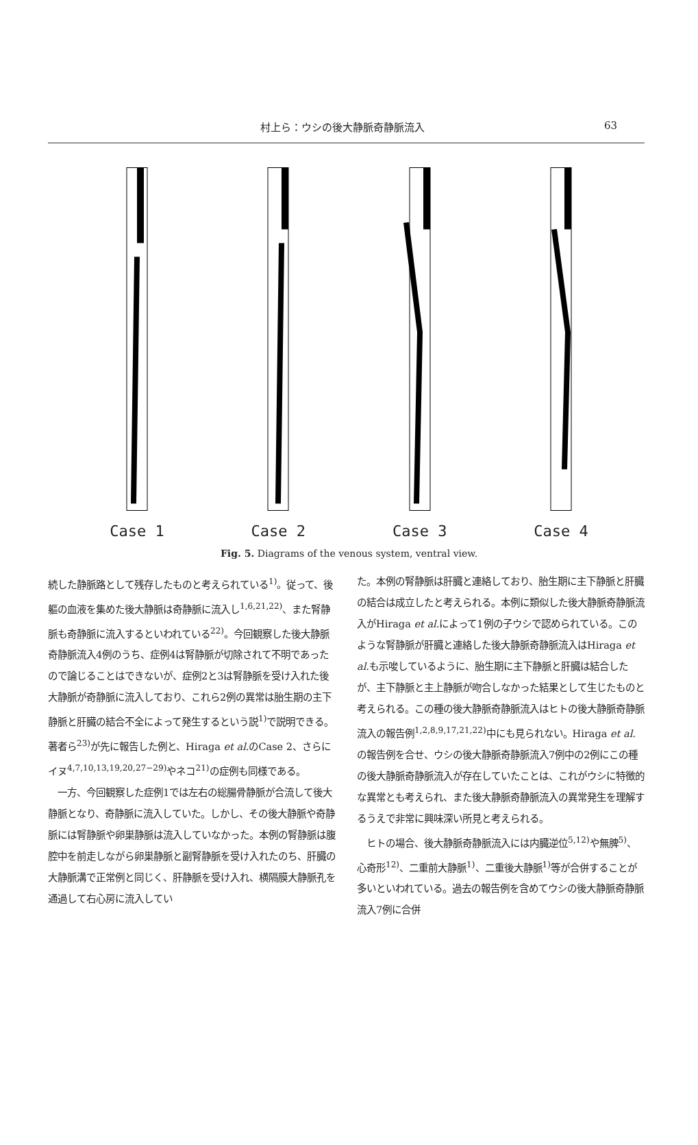村上ら：ウシの後大静脈奇静脈流入 63
Case 1
Case 2
Case 3
Case 4
Fig. 5. Diagrams of the venous system, ventral view.
続した静脈路として残存したものと考えられている<sup>1)</sup>。従って、後軀の血液を集めた後大静脈は奇静脈に流入し<sup>1,6,21,22)</sup>、また腎静脈も奇静脈に流入するといわれている<sup>22)</sup>。今回観察した後大静脈奇静脈流入4例のうち、症例4は腎静脈が切除されて不明であったので論じることはできないが、症例2と3は腎静脈を受け入れた後大静脈が奇静脈に流入しており、これら2例の異常は胎生期の主下静脈と肝臓の結合不全によって発生するという説<sup>1)</sup>で説明できる。著者ら<sup>23)</sup>が先に報告した例と、Hiraga et al. のCase 2、さらにイヌ<sup>4,7,10,13,19,20,27−29)</sup>やネコ<sup>21)</sup>の症例も同様である。
　一方、今回観察した症例1では左右の総腸骨静脈が合流して後大静脈となり、奇静脈に流入していた。しかし、その後大静脈や奇静脈には腎静脈や卵巣静脈は流入していなかった。本例の腎静脈は腹腔中を前走しながら卵巣静脈と副腎静脈を受け入れたのち、肝臓の大静脈溝で正常例と同じく、肝静脈を受け入れ、横隔膜大静脈孔を通過して右心房に流入してい
た。本例の腎静脈は肝臓と連絡しており、胎生期に主下静脈と肝臓の結合は成立したと考えられる。本例に類似した後大静脈奇静脈流入がHiraga et al. によって1例の子ウシで認められている。このような腎静脈が肝臓と連絡した後大静脈奇静脈流入はHiraga et al. も示唆しているように、胎生期に主下静脈と肝臓は結合したが、主下静脈と主上静脈が吻合しなかった結果として生じたものと考えられる。この種の後大静脈奇静脈流入はヒトの後大静脈奇静脈流入の報告例<sup>1,2,8,9,17,21,22)</sup>中にも見られない。Hiraga et al. の報告例を合せ、ウシの後大静脈奇静脈流入7例中の2例にこの種の後大静脈奇静脈流入が存在していたことは、これがウシに特徴的な異常とも考えられ、また後大静脈奇静脈流入の異常発生を理解するうえで非常に興味深い所見と考えられる。
　ヒトの場合、後大静脈奇静脈流入には内臓逆位<sup>5,12)</sup>や無脾<sup>5)</sup>、心奇形<sup>12)</sup>、二重前大静脈<sup>1)</sup>、二重後大静脈<sup>1)</sup>等が合併することが多いといわれている。過去の報告例を含めてウシの後大静脈奇静脈流入7例に合併